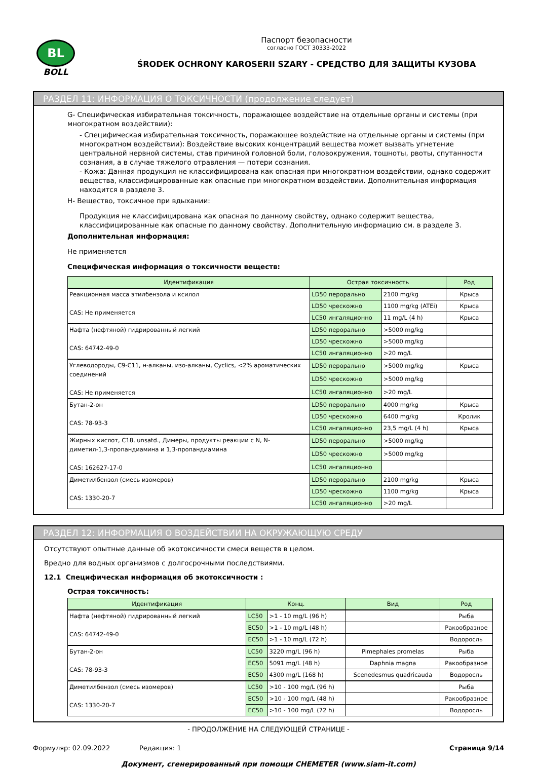BL
BOLL
Паспорт безопасности
согласно ГОСТ 30333-2022
ŚRODEK OCHRONY KAROSERII SZARY - СРЕДСТВО ДЛЯ ЗАЩИТЫ КУЗОВА
РАЗДЕЛ 11: ИНФОРМАЦИЯ О ТОКСИЧНОСТИ (продолжение следует)
G- Специфическая избирательная токсичность, поражающее воздействие на отдельные органы и системы (при многократном воздействии):
- Специфическая избирательная токсичность, поражающее воздействие на отдельные органы и системы (при многократном воздействии): Воздействие высоких концентраций вещества может вызвать угнетение центральной нервной системы, став причиной головной боли, головокружения, тошноты, рвоты, спутанности сознания, а в случае тяжелого отравления — потери сознания.
- Кожа: Данная продукция не классифицирована как опасная при многократном воздействии, однако содержит вещества, классифицированные как опасные при многократном воздействии. Дополнительная информация находится в разделе 3.
H- Вещество, токсичное при вдыхании:
Продукция не классифицирована как опасная по данному свойству, однако содержит вещества, классифицированные как опасные по данному свойству. Дополнительную информацию см. в разделе 3.
Дополнительная информация:
Не применяется
Специфическая информация о токсичности веществ:
| Идентификация | Острая токсичность | | Род |
| --- | --- | --- | --- |
| Реакционная масса этилбензола и ксилол CAS: Не применяется | LD50 перорально | 2100 mg/kg | Крыса |
| | LD50 чрескожно | 1100 mg/kg (ATEi) | Крыса |
| | LC50 ингаляционно | 11 mg/L (4 h) | Крыса |
| Нафта (нефтяной) гидрированный легкий CAS: 64742-49-0 | LD50 перорально | >5000 mg/kg | |
| | LD50 чрескожно | >5000 mg/kg | |
| | LC50 ингаляционно | >20 mg/L | |
| Углеводороды, C9-C11, н-алканы, изо-алканы, Cyclics, <2% ароматических соединений CAS: Не применяется | LD50 перорально | >5000 mg/kg | Крыса |
| | LD50 чрескожно | >5000 mg/kg | |
| | LC50 ингаляционно | >20 mg/L | |
| Бутан-2-он CAS: 78-93-3 | LD50 перорально | 4000 mg/kg | Крыса |
| | LD50 чрескожно | 6400 mg/kg | Кролик |
| | LC50 ингаляционно | 23,5 mg/L (4 h) | Крыса |
| Жирных кислот, C18, unsatd., Димеры, продукты реакции с N, N-диметил-1,3-пропандиамина и 1,3-пропандиамина CAS: 162627-17-0 | LD50 перорально | >5000 mg/kg | |
| | LD50 чрескожно | >5000 mg/kg | |
| | LC50 ингаляционно | | |
| Диметилбензол (смесь изомеров) CAS: 1330-20-7 | LD50 перорально | 2100 mg/kg | Крыса |
| | LD50 чрескожно | 1100 mg/kg | Крыса |
| | LC50 ингаляционно | >20 mg/L | |
РАЗДЕЛ 12: ИНФОРМАЦИЯ О ВОЗДЕЙСТВИИ НА ОКРУЖАЮЩУЮ СРЕДУ
Отсутствуют опытные данные об экотоксичности смеси веществ в целом.
Вредно для водных организмов с долгосрочными последствиями.
12.1 Специфическая информация об экотоксичности :
Острая токсичность:
| Идентификация | Конц. | | Вид | Род |
| --- | --- | --- | --- | --- |
| Нафта (нефтяной) гидрированный легкий CAS: 64742-49-0 | LC50 | >1 - 10 mg/L (96 h) | | Рыба |
| | EC50 | >1 - 10 mg/L (48 h) | | Ракообразное |
| | EC50 | >1 - 10 mg/L (72 h) | | Водоросль |
| Бутан-2-он CAS: 78-93-3 | LC50 | 3220 mg/L (96 h) | Pimephales promelas | Рыба |
| | EC50 | 5091 mg/L (48 h) | Daphnia magna | Ракообразное |
| | EC50 | 4300 mg/L (168 h) | Scenedesmus quadricauda | Водоросль |
| Диметилбензол (смесь изомеров) CAS: 1330-20-7 | LC50 | >10 - 100 mg/L (96 h) | | Рыба |
| | EC50 | >10 - 100 mg/L (48 h) | | Ракообразное |
| | EC50 | >10 - 100 mg/L (72 h) | | Водоросль |
- ПРОДОЛЖЕНИЕ НА СЛЕДУЮЩЕЙ СТРАНИЦЕ -
Формуляр: 02.09.2022 Редакция: 1 Страница 9/14
Документ, сгенерированный при помощи CHEMETER (www.siam-it.com)